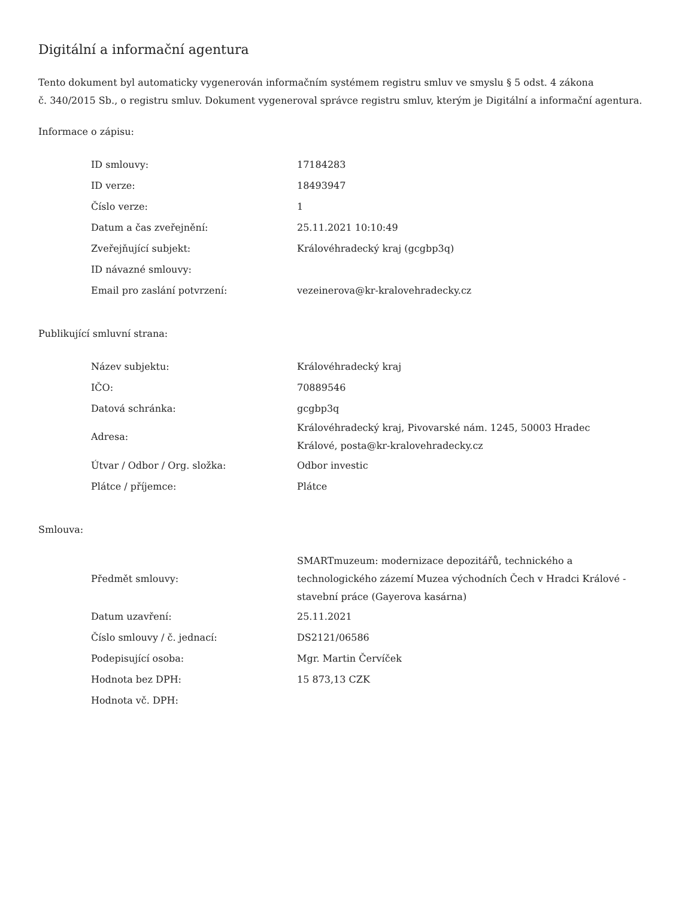Digitální a informační agentura
Tento dokument byl automaticky vygenerován informačním systémem registru smluv ve smyslu § 5 odst. 4 zákona
č. 340/2015 Sb., o registru smluv. Dokument vygeneroval správce registru smluv, kterým je Digitální a informační agentura.
Informace o zápisu:
| ID smlouvy: | 17184283 |
| ID verze: | 18493947 |
| Číslo verze: | 1 |
| Datum a čas zveřejnění: | 25.11.2021 10:10:49 |
| Zveřejňující subjekt: | Královéhradecký kraj (gcgbp3q) |
| ID návazné smlouvy: | |
| Email pro zaslání potvrzení: | vezeinerova@kr-kralovehradecky.cz |
Publikující smluvní strana:
| Název subjektu: | Královéhradecký kraj |
| IČO: | 70889546 |
| Datová schránka: | gcgbp3q |
| Adresa: | Královéhradecký kraj, Pivovarské nám. 1245, 50003 Hradec Králové, posta@kr-kralovehradecky.cz |
| Útvar / Odbor / Org. složka: | Odbor investic |
| Plátce / příjemce: | Plátce |
Smlouva:
| Předmět smlouvy: | SMARTmuzeum: modernizace depozitářů, technického a technologického zázemí Muzea východních Čech v Hradci Králové - stavební práce (Gayerova kasárna) |
| Datum uzavření: | 25.11.2021 |
| Číslo smlouvy / č. jednací: | DS2121/06586 |
| Podepisující osoba: | Mgr. Martin Červíček |
| Hodnota bez DPH: | 15 873,13 CZK |
| Hodnota vč. DPH: | |